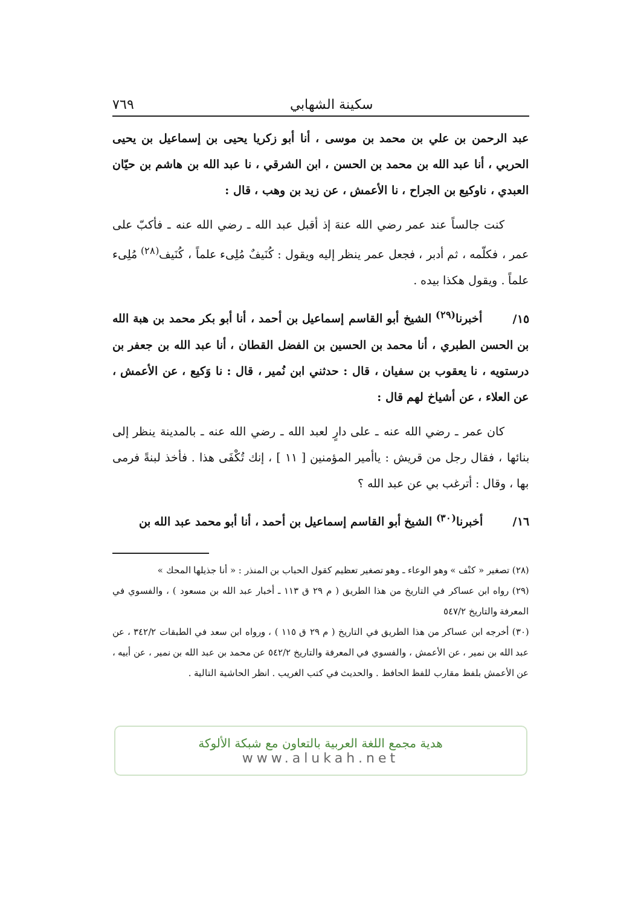سكينة الشهابي ٧٦٩
عبد الرحمن بن علي بن محمد بن موسى ، أنا أبو زكريا يحيى بن إسماعيل بن يحيى الحربي ، أنا عبد الله بن محمد بن الحسن ، ابن الشرقي ، نا عبد الله بن هاشم بن حيّان العبدي ، ناوكيع بن الجراح ، نا الأعمش ، عن زيد بن وهب ، قال :
كنت جالساً عند عمر رضي الله عنهَ إذ أقبل عبد الله ـ رضي الله عنه ـ فأكبّ على عمر ، فكلّمه ، ثم أدبر ، فجعل عمر ينظر إليه ويقول : كُنَيفٌ مُلِىء علماً ، كُنَيف<sup>(٢٨)</sup> مُلِىء علماً . ويقول هكذا بيده .
١٥/ أخبرنا<sup>(٢٩)</sup> الشيخ أبو القاسم إسماعيل بن أحمد ، أنا أبو بكر محمد بن هبة الله بن الحسن الطبري ، أنا محمد بن الحسين بن الفضل القطان ، أنا عبد الله بن جعفر بن درستويه ، نا يعقوب بن سفيان ، قال : حدثني ابن نُمير ، قال : نا وَكيع ، عن الأعمش ، عن العلاء ، عن أشياخ لهم قال :
كان عمر ـ رضي الله عنه ـ على دارٍ لعبد الله ـ رضي الله عنه ـ بالمدينة ينظر إلى بنائها ، فقال رجل من قريش : ياأمير المؤمنين [ ١١ ] ، إنك تُكْفَى هذا . فأخذ لبنةً فرمى بها ، وقال : أترغب بي عن عبد الله ؟
١٦/ أخبرنا<sup>(٣٠)</sup> الشيخ أبو القاسم إسماعيل بن أحمد ، أنا أبو محمد عبد الله بن
(٢٨) تصغير « كنْف » وهو الوعاء ـ وهو تصغير تعظيم كقول الحباب بن المنذر : « أنا جذيلها المحك »
(٢٩) رواه ابن عساكر في التاريخ من هذا الطريق ( م ٢٩ ق ١١٣ ـ أخبار عبد الله بن مسعود ) ، والفسوي في المعرفة والتاريخ ٥٤٧/٢
(٣٠) أخرجه ابن عساكر من هذا الطريق في التاريخ ( م ٢٩ ق ١١٥ ) ، ورواه ابن سعد في الطبقات ٣٤٢/٢ ، عن عبد الله بن نمير ، عن الأعمش ، والفسوي في المعرفة والتاريخ ٥٤٢/٢ عن محمد بن عبد الله بن نمير ، عن أبيه ، عن الأعمش بلفظ مقارب للفظ الحافظ . والحديث في كتب الغريب . انظر الحاشية التالية .
هدية مجمع اللغة العربية بالتعاون مع شبكة الألوكة
www.alukah.net